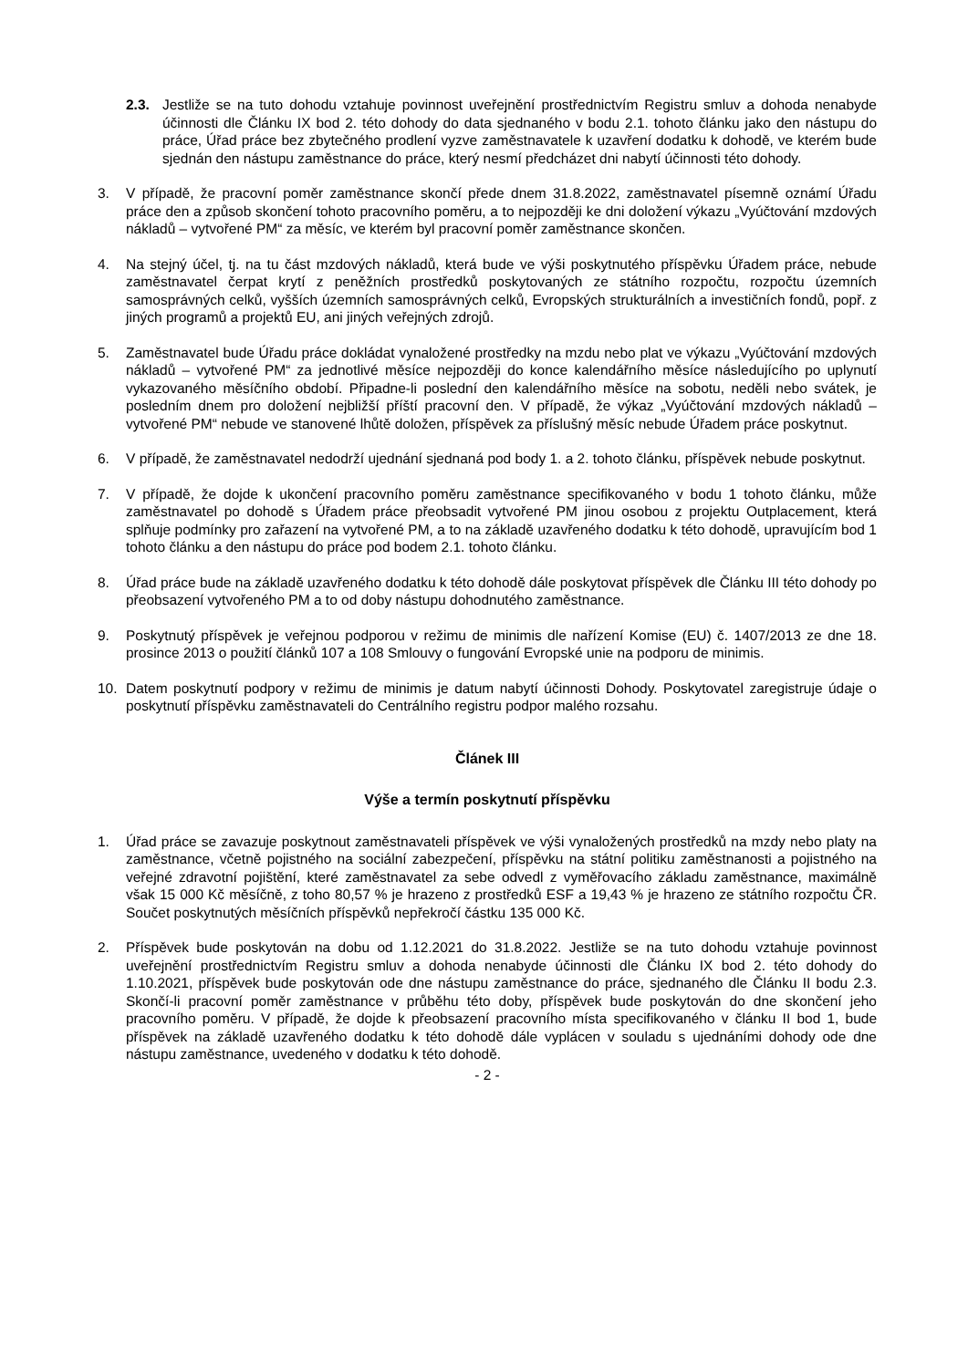2.3. Jestliže se na tuto dohodu vztahuje povinnost uveřejnění prostřednictvím Registru smluv a dohoda nenabyde účinnosti dle Článku IX bod 2. této dohody do data sjednaného v bodu 2.1. tohoto článku jako den nástupu do práce, Úřad práce bez zbytečného prodlení vyzve zaměstnavatele k uzavření dodatku k dohodě, ve kterém bude sjednán den nástupu zaměstnance do práce, který nesmí předcházet dni nabytí účinnosti této dohody.
3. V případě, že pracovní poměr zaměstnance skončí přede dnem 31.8.2022, zaměstnavatel písemně oznámí Úřadu práce den a způsob skončení tohoto pracovního poměru, a to nejpozději ke dni doložení výkazu „Vyúčtování mzdových nákladů – vytvořené PM“ za měsíc, ve kterém byl pracovní poměr zaměstnance skončen.
4. Na stejný účel, tj. na tu část mzdových nákladů, která bude ve výši poskytnutého příspěvku Úřadem práce, nebude zaměstnavatel čerpat krytí z peněžních prostředků poskytovaných ze státního rozpočtu, rozpočtu územních samosprávných celků, vyšších územních samosprávných celků, Evropských strukturálních a investičních fondů, popř. z jiných programů a projektů EU, ani jiných veřejných zdrojů.
5. Zaměstnavatel bude Úřadu práce dokládat vynaložené prostředky na mzdu nebo plat ve výkazu „Vyúčtování mzdových nákladů – vytvořené PM“ za jednotlivé měsíce nejpozději do konce kalendářního měsíce následujícího po uplynutí vykazovaného měsíčního období. Připadne-li poslední den kalendářního měsíce na sobotu, neděli nebo svátek, je posledním dnem pro doložení nejbližší příští pracovní den. V případě, že výkaz „Vyúčtování mzdových nákladů – vytvořené PM“ nebude ve stanovené lhůtě doložen, příspěvek za příslušný měsíc nebude Úřadem práce poskytnut.
6. V případě, že zaměstnavatel nedodrží ujednání sjednaná pod body 1. a 2. tohoto článku, příspěvek nebude poskytnut.
7. V případě, že dojde k ukončení pracovního poměru zaměstnance specifikovaného v bodu 1 tohoto článku, může zaměstnavatel po dohodě s Úřadem práce přeobsadit vytvořené PM jinou osobou z projektu Outplacement, která splňuje podmínky pro zařazení na vytvořené PM, a to na základě uzavřeného dodatku k této dohodě, upravujícím bod 1 tohoto článku a den nástupu do práce pod bodem 2.1. tohoto článku.
8. Úřad práce bude na základě uzavřeného dodatku k této dohodě dále poskytovat příspěvek dle Článku III této dohody po přeobsazení vytvořeného PM a to od doby nástupu dohodnutého zaměstnance.
9. Poskytnutý příspěvek je veřejnou podporou v režimu de minimis dle nařízení Komise (EU) č. 1407/2013 ze dne 18. prosince 2013 o použití článků 107 a 108 Smlouvy o fungování Evropské unie na podporu de minimis.
10. Datem poskytnutí podpory v režimu de minimis je datum nabytí účinnosti Dohody. Poskytovatel zaregistruje údaje o poskytnutí příspěvku zaměstnavateli do Centrálního registru podpor malého rozsahu.
Článek III
Výše a termín poskytnutí příspěvku
1. Úřad práce se zavazuje poskytnout zaměstnavateli příspěvek ve výši vynaložených prostředků na mzdy nebo platy na zaměstnance, včetně pojistného na sociální zabezpečení, příspěvku na státní politiku zaměstnanosti a pojistného na veřejné zdravotní pojištění, které zaměstnavatel za sebe odvedl z vyměřovacího základu zaměstnance, maximálně však 15 000 Kč měsíčně, z toho 80,57 % je hrazeno z prostředků ESF a 19,43 % je hrazeno ze státního rozpočtu ČR. Součet poskytnutých měsíčních příspěvků nepřekročí částku 135 000 Kč.
2. Příspěvek bude poskytován na dobu od 1.12.2021 do 31.8.2022. Jestliže se na tuto dohodu vztahuje povinnost uveřejnění prostřednictvím Registru smluv a dohoda nenabyde účinnosti dle Článku IX bod 2. této dohody do 1.10.2021, příspěvek bude poskytován ode dne nástupu zaměstnance do práce, sjednaného dle Článku II bodu 2.3. Skončí-li pracovní poměr zaměstnance v průběhu této doby, příspěvek bude poskytován do dne skončení jeho pracovního poměru. V případě, že dojde k přeobsazení pracovního místa specifikovaného v článku II bod 1, bude příspěvek na základě uzavřeného dodatku k této dohodě dále vyplácen v souladu s ujednáními dohody ode dne nástupu zaměstnance, uvedeného v dodatku k této dohodě.
- 2 -